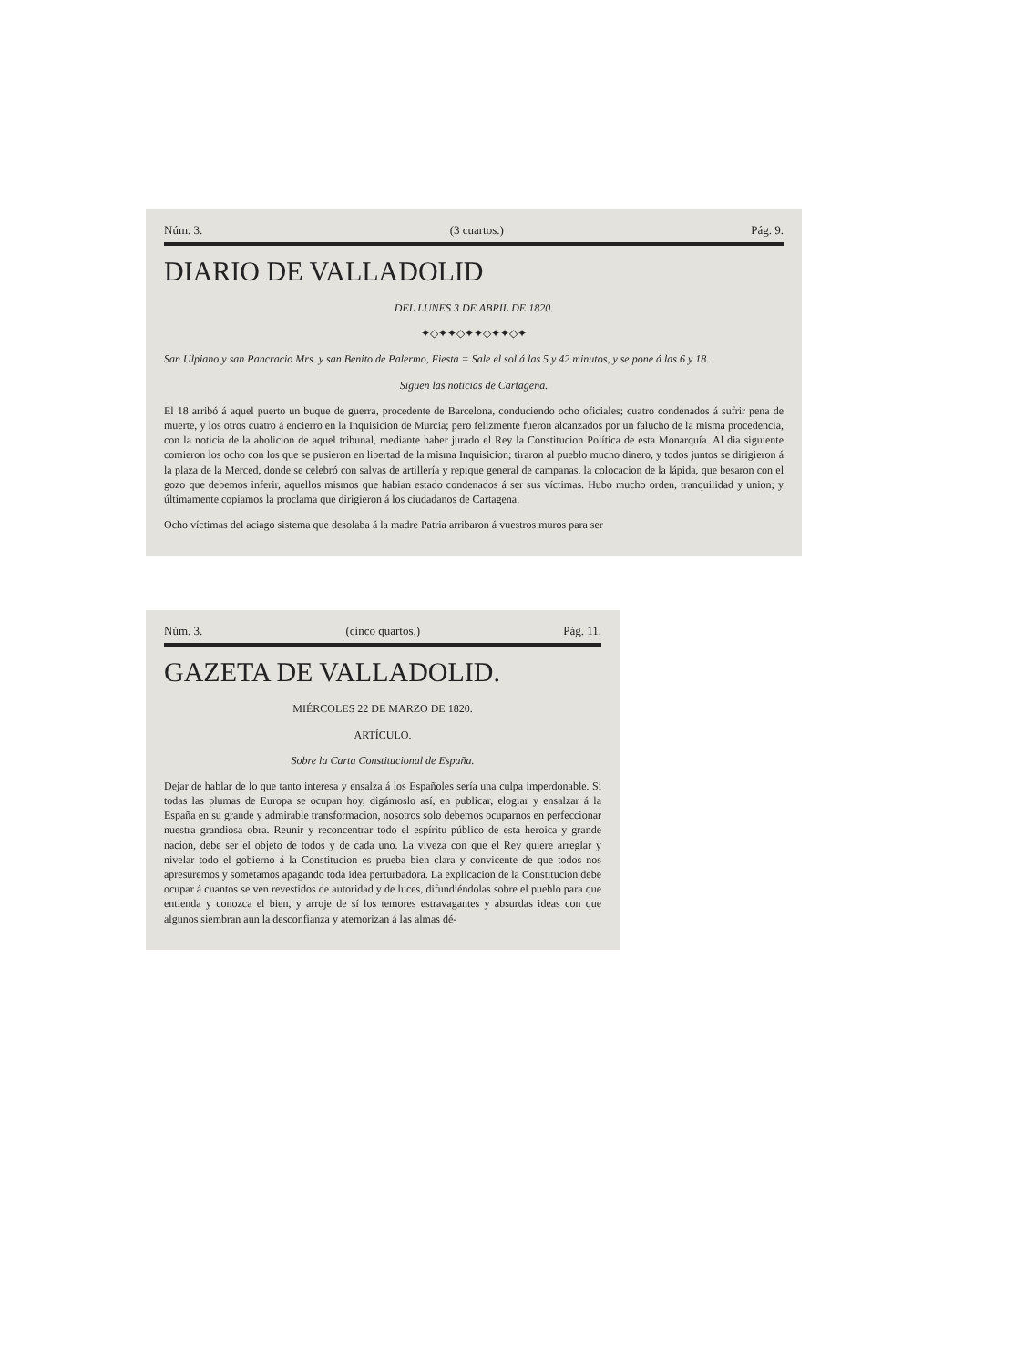Núm. 3. (3 cuartos.) Pág. 9.
DIARIO DE VALLADOLID
DEL LUNES 3 DE ABRIL DE 1820.
✦◇✦✦◇✦✦◇✦✦◇✦
San Ulpiano y san Pancracio Mrs. y san Benito de Palermo, Fiesta = Sale el sol á las 5 y 42 minutos, y se pone á las 6 y 18.
Siguen las noticias de Cartagena.
El 18 arribó á aquel puerto un buque de guerra, procedente de Barcelona, conduciendo ocho oficiales; cuatro condenados á sufrir pena de muerte, y los otros cuatro á encierro en la Inquisicion de Murcia; pero felizmente fueron alcanzados por un falucho de la misma procedencia, con la noticia de la abolicion de aquel tribunal, mediante haber jurado el Rey la Constitucion Política de esta Monarquía. Al dia siguiente comieron los ocho con los que se pusieron en libertad de la misma Inquisicion; tiraron al pueblo mucho dinero, y todos juntos se dirigieron á la plaza de la Merced, donde se celebró con salvas de artillería y repique general de campanas, la colocacion de la lápida, que besaron con el gozo que debemos inferir, aquellos mismos que habian estado condenados á ser sus víctimas. Hubo mucho orden, tranquilidad y union; y últimamente copiamos la proclama que dirigieron á los ciudadanos de Cartagena.
Ocho víctimas del aciago sistema que desolaba á la madre Patria arribaron á vuestros muros para ser
Núm. 3. (cinco quartos.) Pág. 11.
GAZETA DE VALLADOLID.
MIÉRCOLES 22 DE MARZO DE 1820.
ARTÍCULO.
Sobre la Carta Constitucional de España.
Dejar de hablar de lo que tanto interesa y ensalza á los Españoles sería una culpa imperdonable. Si todas las plumas de Europa se ocupan hoy, digámoslo así, en publicar, elogiar y ensalzar á la España en su grande y admirable transformacion, nosotros solo debemos ocuparnos en perfeccionar nuestra grandiosa obra. Reunir y reconcentrar todo el espíritu público de esta heroica y grande nacion, debe ser el objeto de todos y de cada uno. La viveza con que el Rey quiere arreglar y nivelar todo el gobierno á la Constitucion es prueba bien clara y convicente de que todos nos apresuremos y sometamos apagando toda idea perturbadora. La explicacion de la Constitucion debe ocupar á cuantos se ven revestidos de autoridad y de luces, difundiéndolas sobre el pueblo para que entienda y conozca el bien, y arroje de sí los temores estravagantes y absurdas ideas con que algunos siembran aun la desconfianza y atemorizan á las almas dé-